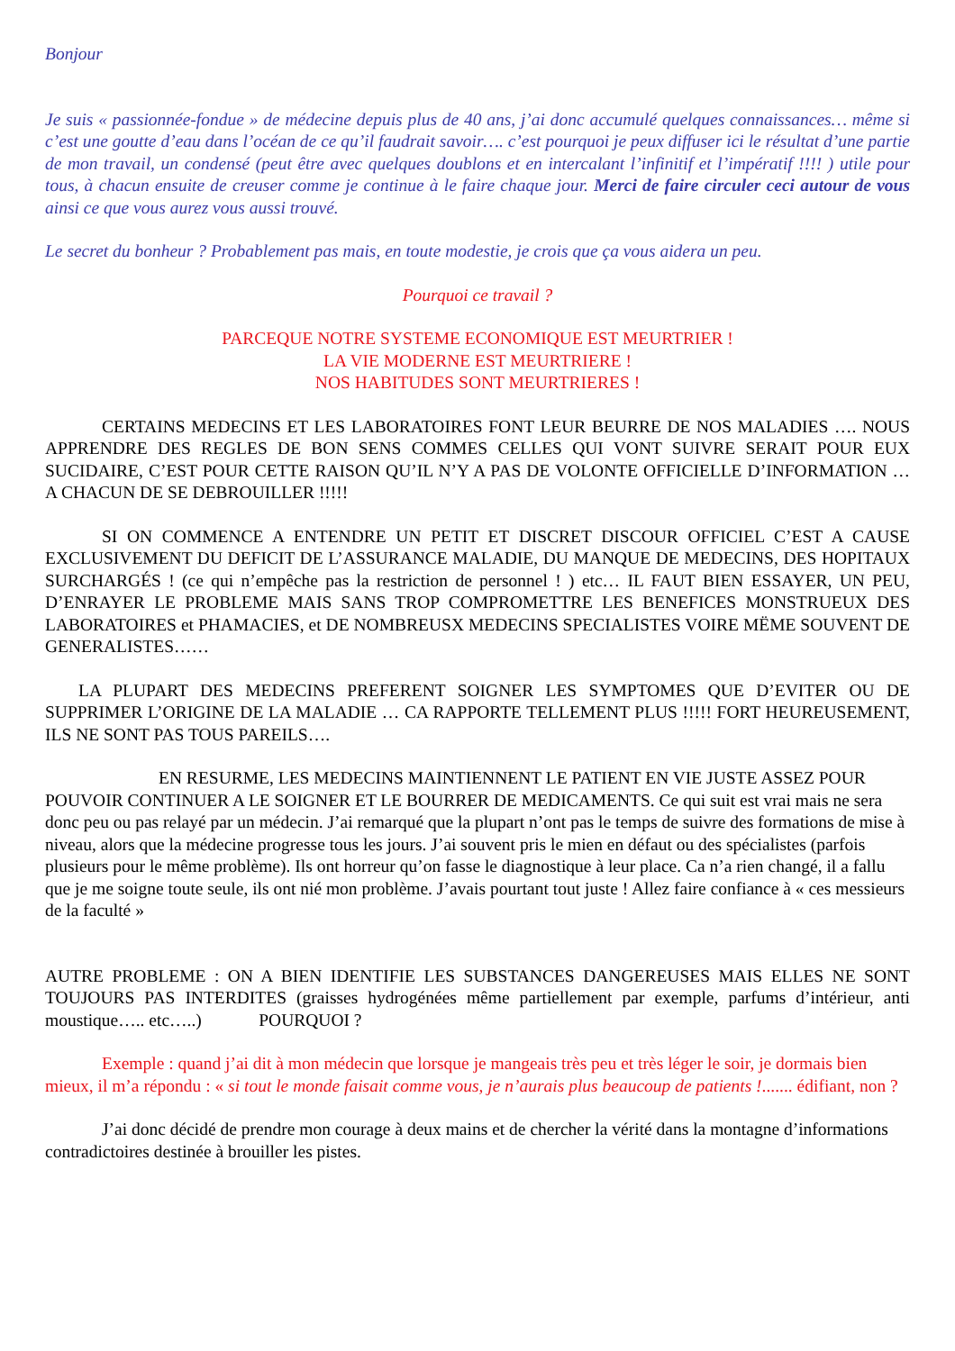Bonjour
Je suis « passionnée-fondue » de médecine depuis plus de 40 ans, j’ai donc accumulé quelques connaissances… même si c’est une goutte d’eau dans l’océan de ce qu’il faudrait savoir…. c’est pourquoi je peux diffuser ici le résultat d’une partie de mon travail, un condensé (peut être avec quelques doublons et en intercalant l’infinitif et l’impératif !!!! ) utile pour tous, à chacun ensuite de creuser comme je continue à le faire chaque jour. Merci de faire circuler ceci autour de vous ainsi ce que vous aurez vous aussi trouvé.
Le secret du bonheur ? Probablement pas mais, en toute modestie, je crois que ça vous aidera un peu.
Pourquoi ce travail ?
PARCEQUE NOTRE SYSTEME ECONOMIQUE EST MEURTRIER !
LA VIE MODERNE EST MEURTRIERE !
NOS HABITUDES SONT MEURTRIERES !
CERTAINS MEDECINS ET LES LABORATOIRES FONT LEUR BEURRE DE NOS MALADIES …. NOUS APPRENDRE DES REGLES DE BON SENS COMMES CELLES QUI VONT SUIVRE SERAIT POUR EUX SUCIDAIRE, C’EST POUR CETTE RAISON QU’IL N’Y A PAS DE VOLONTE OFFICIELLE D’INFORMATION … A CHACUN DE SE DEBROUILLER !!!!!
SI ON COMMENCE A ENTENDRE UN PETIT ET DISCRET DISCOUR OFFICIEL C’EST A CAUSE EXCLUSIVEMENT DU DEFICIT DE L’ASSURANCE MALADIE, DU MANQUE DE MEDECINS, DES HOPITAUX SURCHARGÉS ! (ce qui n’empêche pas la restriction de personnel ! ) etc… IL FAUT BIEN ESSAYER, UN PEU, D’ENRAYER LE PROBLEME MAIS SANS TROP COMPROMETTRE LES BENEFICES MONSTRUEUX DES LABORATOIRES et PHAMACIES, et DE NOMBREUSX MEDECINS SPECIALISTES VOIRE MËME SOUVENT DE GENERALISTES……
LA PLUPART DES MEDECINS PREFERENT SOIGNER LES SYMPTOMES QUE D’EVITER OU DE SUPPRIMER L’ORIGINE DE LA MALADIE … CA RAPPORTE TELLEMENT PLUS !!!!! FORT HEUREUSEMENT, ILS NE SONT PAS TOUS PAREILS….
EN RESURME, LES MEDECINS MAINTIENNENT LE PATIENT EN VIE JUSTE ASSEZ POUR POUVOIR CONTINUER A LE SOIGNER ET LE BOURRER DE MEDICAMENTS. Ce qui suit est vrai mais ne sera donc peu ou pas relayé par un médecin. J’ai remarqué que la plupart n’ont pas le temps de suivre des formations de mise à niveau, alors que la médecine progresse tous les jours. J’ai souvent pris le mien en défaut ou des spécialistes (parfois plusieurs pour le même problème). Ils ont horreur qu’on fasse le diagnostique à leur place. Ca n’a rien changé, il a fallu que je me soigne toute seule, ils ont nié mon problème. J’avais pourtant tout juste ! Allez faire confiance à « ces messieurs de la faculté »
AUTRE PROBLEME : ON A BIEN IDENTIFIE LES SUBSTANCES DANGEREUSES MAIS ELLES NE SONT TOUJOURS PAS INTERDITES (graisses hydrogénées même partiellement par exemple, parfums d’intérieur, anti moustique….. etc…..) POURQUOI ?
Exemple : quand j’ai dit à mon médecin que lorsque je mangeais très peu et très léger le soir, je dormais bien mieux, il m’a répondu : « si tout le monde faisait comme vous, je n’aurais plus beaucoup de patients !....... édifiant, non ?
J’ai donc décidé de prendre mon courage à deux mains et de chercher la vérité dans la montagne d’informations contradictoires destinée à brouiller les pistes.